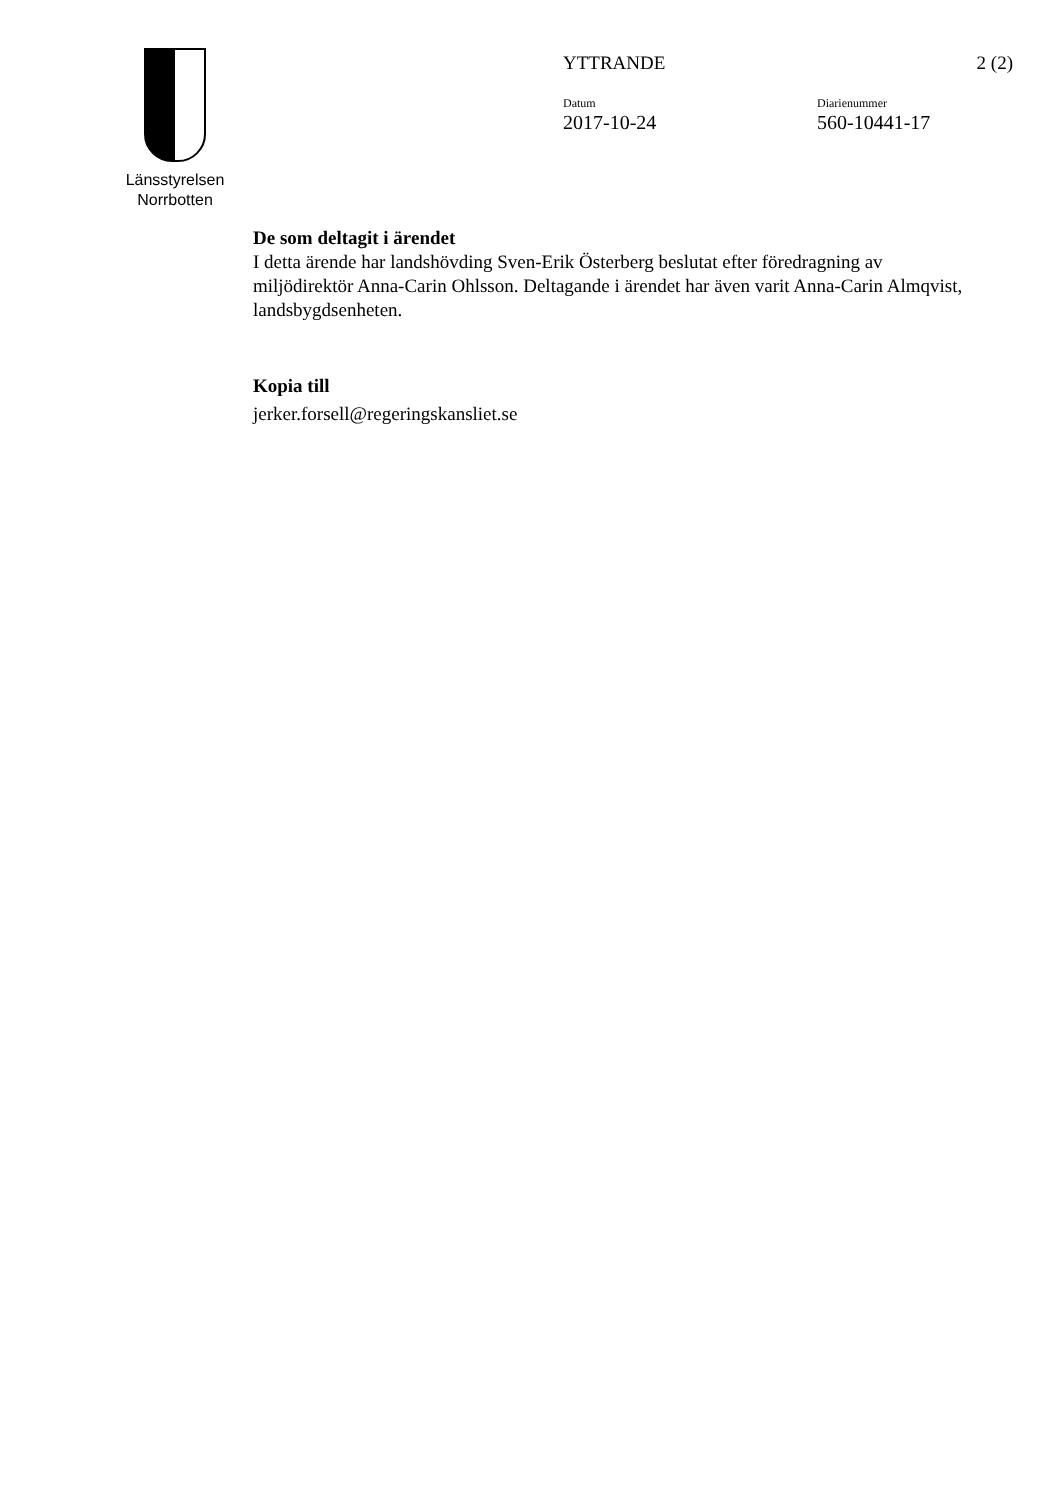Länsstyrelsen
Norrbotten
YTTRANDE 2 (2)
Datum
2017-10-24
Diarienummer
560-10441-17
De som deltagit i ärendet
I detta ärende har landshövding Sven-Erik Österberg beslutat efter föredragning av miljödirektör Anna-Carin Ohlsson. Deltagande i ärendet har även varit Anna-Carin Almqvist, landsbygdsenheten.
Kopia till
jerker.forsell@regeringskansliet.se